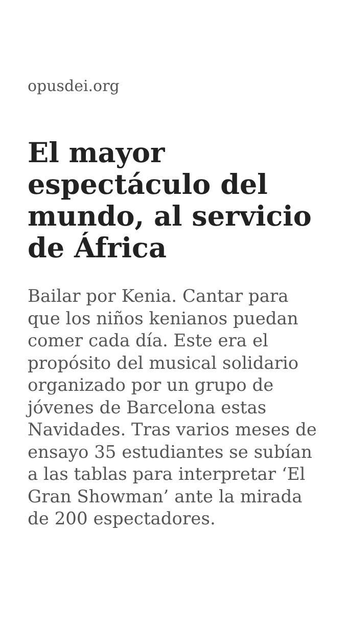opusdei.org
El mayor espectáculo del mundo, al servicio de África
Bailar por Kenia. Cantar para que los niños kenianos puedan comer cada día. Este era el propósito del musical solidario organizado por un grupo de jóvenes de Barcelona estas Navidades. Tras varios meses de ensayo 35 estudiantes se subían a las tablas para interpretar ‘El Gran Showman’ ante la mirada de 200 espectadores.